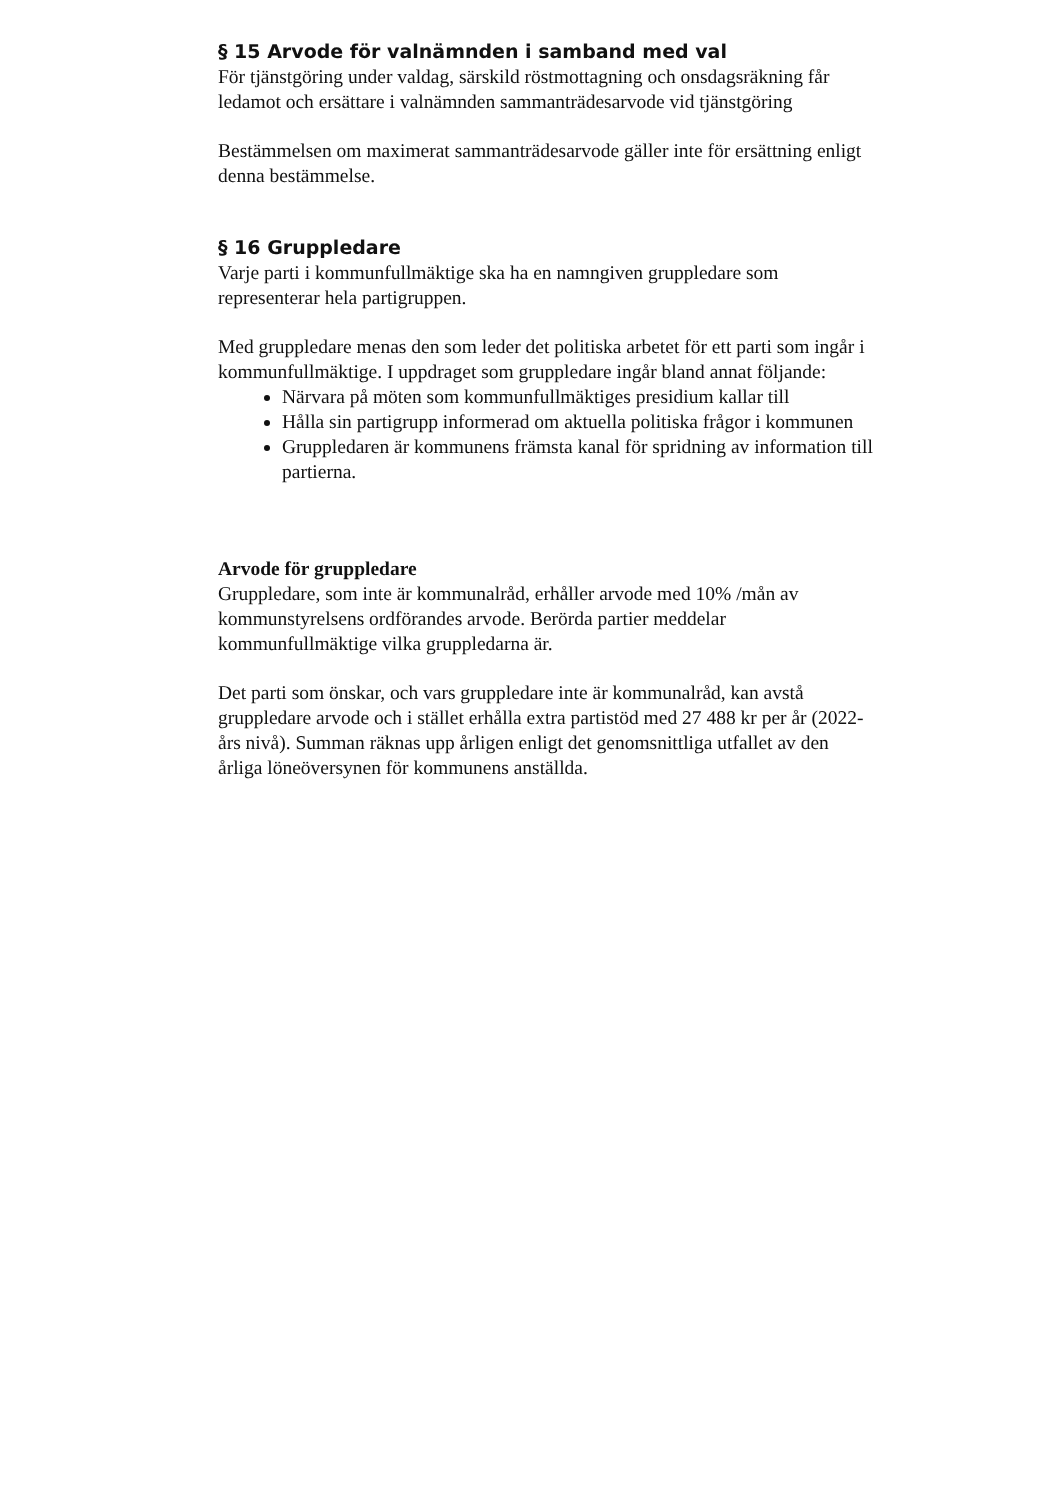§ 15 Arvode för valnämnden i samband med val
För tjänstgöring under valdag, särskild röstmottagning och onsdagsräkning får ledamot och ersättare i valnämnden sammanträdesarvode vid tjänstgöring
Bestämmelsen om maximerat sammanträdesarvode gäller inte för ersättning enligt denna bestämmelse.
§ 16 Gruppledare
Varje parti i kommunfullmäktige ska ha en namngiven gruppledare som representerar hela partigruppen.
Med gruppledare menas den som leder det politiska arbetet för ett parti som ingår i kommunfullmäktige. I uppdraget som gruppledare ingår bland annat följande:
Närvara på möten som kommunfullmäktiges presidium kallar till
Hålla sin partigrupp informerad om aktuella politiska frågor i kommunen
Gruppledaren är kommunens främsta kanal för spridning av information till partierna.
Arvode för gruppledare
Gruppledare, som inte är kommunalråd, erhåller arvode med 10% /mån av kommunstyrelsens ordförandes arvode. Berörda partier meddelar kommunfullmäktige vilka gruppledarna är.
Det parti som önskar, och vars gruppledare inte är kommunalråd, kan avstå gruppledare arvode och i stället erhålla extra partistöd med 27 488 kr per år (2022-års nivå). Summan räknas upp årligen enligt det genomsnittliga utfallet av den årliga löneöversynen för kommunens anställda.